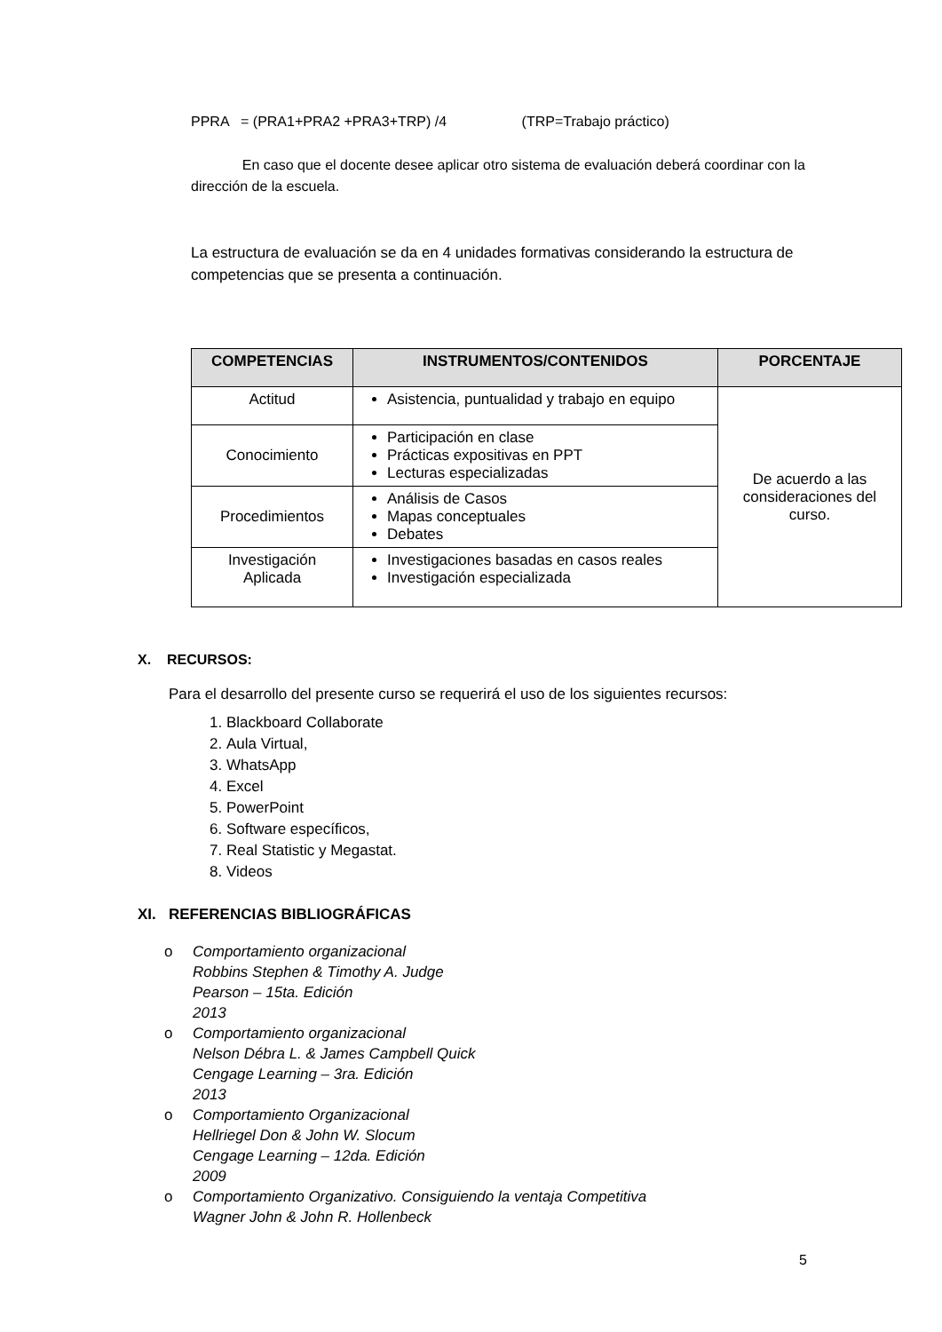PPRA = (PRA1+PRA2 +PRA3+TRP) /4 (TRP=Trabajo práctico)
En caso que el docente desee aplicar otro sistema de evaluación deberá coordinar con la dirección de la escuela.
La estructura de evaluación se da en 4 unidades formativas considerando la estructura de competencias que se presenta a continuación.
| COMPETENCIAS | INSTRUMENTOS/CONTENIDOS | PORCENTAJE |
| --- | --- | --- |
| Actitud | Asistencia, puntualidad y trabajo en equipo | De acuerdo a las consideraciones del curso. |
| Conocimiento | Participación en clase Prácticas expositivas en PPT Lecturas especializadas | |
| Procedimientos | Análisis de Casos Mapas conceptuales Debates | |
| Investigación Aplicada | Investigaciones basadas en casos reales Investigación especializada | |
X. RECURSOS:
Para el desarrollo del presente curso se requerirá el uso de los siguientes recursos:
1. Blackboard Collaborate
2. Aula Virtual,
3. WhatsApp
4. Excel
5. PowerPoint
6. Software específicos,
7. Real Statistic y Megastat.
8. Videos
XI. REFERENCIAS BIBLIOGRÁFICAS
o Comportamiento organizacional
Robbins Stephen & Timothy A. Judge
Pearson – 15ta. Edición
2013
o Comportamiento organizacional
Nelson Débra L. & James Campbell Quick
Cengage Learning – 3ra. Edición
2013
o Comportamiento Organizacional
Hellriegel Don & John W. Slocum
Cengage Learning – 12da. Edición
2009
o Comportamiento Organizativo. Consiguiendo la ventaja Competitiva
Wagner John & John R. Hollenbeck
5